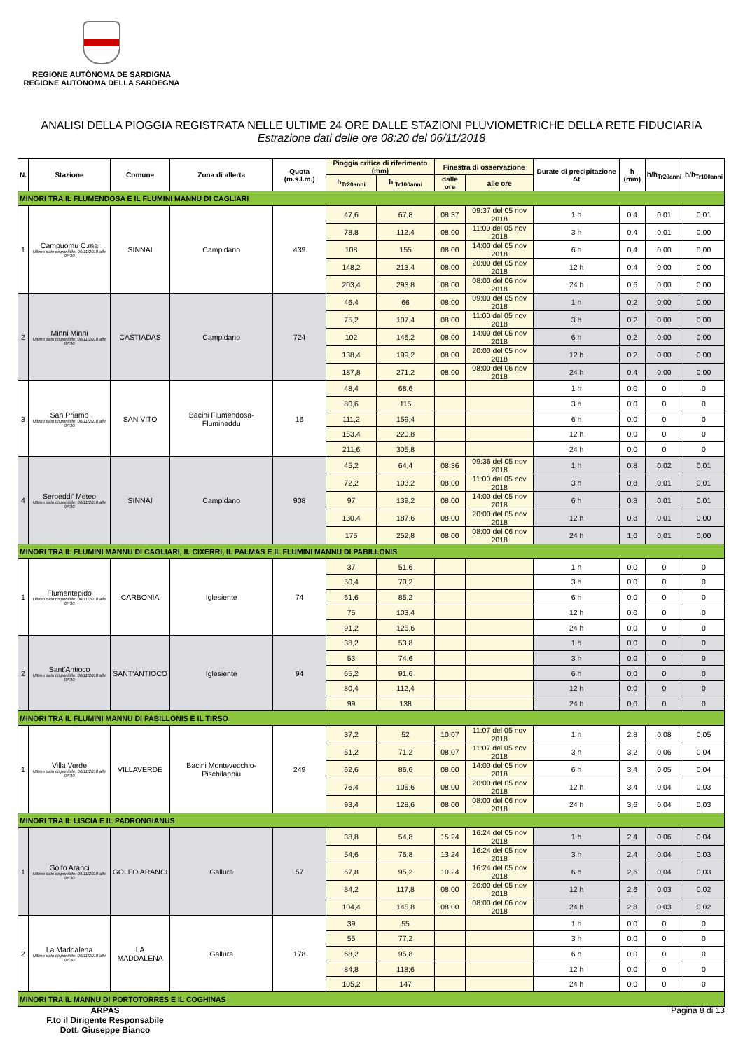REGIONE AUTÒNOMA DE SARDIGNA
REGIONE AUTONOMA DELLA SARDEGNA
ANALISI DELLA PIOGGIA REGISTRATA NELLE ULTIME 24 ORE DALLE STAZIONI PLUVIOMETRICHE DELLA RETE FIDUCIARIA
Estrazione dati delle ore 08:20 del 06/11/2018
| N. | Stazione | Comune | Zona di allerta | Quota (m.s.l.m.) | Pioggia critica di riferimento (mm) | | Finestra di osservazione | | Durate di precipitazione Δt | h (mm) | h/h<sub>Tr20anni</sub> | h/h<sub>Tr100anni</sub> |
| --- | --- | --- | --- | --- | --- | --- | --- | --- | --- | --- | --- | --- |
| | | | | | h<sub>Tr20anni</sub> | h <sub>Tr100anni</sub> | dalle ore | alle ore | | | | |
| MINORI TRA IL FLUMENDOSA E IL FLUMINI MANNU DI CAGLIARI | | | | | | | | | | | | |
| 1 | Campuomu C.ma Ultimo dato disponibile: 06/11/2018 alle 07:30 | SINNAI | Campidano | 439 | 47,6 | 67,8 | 08:37 | 09:37 del 05 nov 2018 | 1 h | 0,4 | 0,01 | 0,01 |
| | | | | | 78,8 | 112,4 | 08:00 | 11:00 del 05 nov 2018 | 3 h | 0,4 | 0,01 | 0,00 |
| | | | | | 108 | 155 | 08:00 | 14:00 del 05 nov 2018 | 6 h | 0,4 | 0,00 | 0,00 |
| | | | | | 148,2 | 213,4 | 08:00 | 20:00 del 05 nov 2018 | 12 h | 0,4 | 0,00 | 0,00 |
| | | | | | 203,4 | 293,8 | 08:00 | 08:00 del 06 nov 2018 | 24 h | 0,6 | 0,00 | 0,00 |
| 2 | Minni Minni Ultimo dato disponibile: 06/11/2018 alle 07:30 | CASTIADAS | Campidano | 724 | 46,4 | 66 | 08:00 | 09:00 del 05 nov 2018 | 1 h | 0,2 | 0,00 | 0,00 |
| | | | | | 75,2 | 107,4 | 08:00 | 11:00 del 05 nov 2018 | 3 h | 0,2 | 0,00 | 0,00 |
| | | | | | 102 | 146,2 | 08:00 | 14:00 del 05 nov 2018 | 6 h | 0,2 | 0,00 | 0,00 |
| | | | | | 138,4 | 199,2 | 08:00 | 20:00 del 05 nov 2018 | 12 h | 0,2 | 0,00 | 0,00 |
| | | | | | 187,8 | 271,2 | 08:00 | 08:00 del 06 nov 2018 | 24 h | 0,4 | 0,00 | 0,00 |
| 3 | San Priamo Ultimo dato disponibile: 06/11/2018 alle 07:30 | SAN VITO | Bacini Flumendosa-Flumineddu | 16 | 48,4 | 68,6 | | | 1 h | 0,0 | 0 | 0 |
| | | | | | 80,6 | 115 | | | 3 h | 0,0 | 0 | 0 |
| | | | | | 111,2 | 159,4 | | | 6 h | 0,0 | 0 | 0 |
| | | | | | 153,4 | 220,8 | | | 12 h | 0,0 | 0 | 0 |
| | | | | | 211,6 | 305,8 | | | 24 h | 0,0 | 0 | 0 |
| 4 | Serpeddi' Meteo Ultimo dato disponibile: 06/11/2018 alle 07:30 | SINNAI | Campidano | 908 | 45,2 | 64,4 | 08:36 | 09:36 del 05 nov 2018 | 1 h | 0,8 | 0,02 | 0,01 |
| | | | | | 72,2 | 103,2 | 08:00 | 11:00 del 05 nov 2018 | 3 h | 0,8 | 0,01 | 0,01 |
| | | | | | 97 | 139,2 | 08:00 | 14:00 del 05 nov 2018 | 6 h | 0,8 | 0,01 | 0,01 |
| | | | | | 130,4 | 187,6 | 08:00 | 20:00 del 05 nov 2018 | 12 h | 0,8 | 0,01 | 0,00 |
| | | | | | 175 | 252,8 | 08:00 | 08:00 del 06 nov 2018 | 24 h | 1,0 | 0,01 | 0,00 |
| MINORI TRA IL FLUMINI MANNU DI CAGLIARI, IL CIXERRI, IL PALMAS E IL FLUMINI MANNU DI PABILLONIS | | | | | | | | | | | | |
| 1 | Flumentepido Ultimo dato disponibile: 06/11/2018 alle 07:30 | CARBONIA | Iglesiente | 74 | 37 | 51,6 | | | 1 h | 0,0 | 0 | 0 |
| | | | | | 50,4 | 70,2 | | | 3 h | 0,0 | 0 | 0 |
| | | | | | 61,6 | 85,2 | | | 6 h | 0,0 | 0 | 0 |
| | | | | | 75 | 103,4 | | | 12 h | 0,0 | 0 | 0 |
| | | | | | 91,2 | 125,6 | | | 24 h | 0,0 | 0 | 0 |
| 2 | Sant'Antioco Ultimo dato disponibile: 06/11/2018 alle 07:30 | SANT'ANTIOCO | Iglesiente | 94 | 38,2 | 53,8 | | | 1 h | 0,0 | 0 | 0 |
| | | | | | 53 | 74,6 | | | 3 h | 0,0 | 0 | 0 |
| | | | | | 65,2 | 91,6 | | | 6 h | 0,0 | 0 | 0 |
| | | | | | 80,4 | 112,4 | | | 12 h | 0,0 | 0 | 0 |
| | | | | | 99 | 138 | | | 24 h | 0,0 | 0 | 0 |
| MINORI TRA IL FLUMINI MANNU DI PABILLONIS E IL TIRSO | | | | | | | | | | | | |
| 1 | Villa Verde Ultimo dato disponibile: 06/11/2018 alle 07:30 | VILLAVERDE | Bacini Montevecchio-Pischilappiu | 249 | 37,2 | 52 | 10:07 | 11:07 del 05 nov 2018 | 1 h | 2,8 | 0,08 | 0,05 |
| | | | | | 51,2 | 71,2 | 08:07 | 11:07 del 05 nov 2018 | 3 h | 3,2 | 0,06 | 0,04 |
| | | | | | 62,6 | 86,6 | 08:00 | 14:00 del 05 nov 2018 | 6 h | 3,4 | 0,05 | 0,04 |
| | | | | | 76,4 | 105,6 | 08:00 | 20:00 del 05 nov 2018 | 12 h | 3,4 | 0,04 | 0,03 |
| | | | | | 93,4 | 128,6 | 08:00 | 08:00 del 06 nov 2018 | 24 h | 3,6 | 0,04 | 0,03 |
| MINORI TRA IL LISCIA E IL PADRONGIANUS | | | | | | | | | | | | |
| 1 | Golfo Aranci Ultimo dato disponibile: 06/11/2018 alle 07:30 | GOLFO ARANCI | Gallura | 57 | 38,8 | 54,8 | 15:24 | 16:24 del 05 nov 2018 | 1 h | 2,4 | 0,06 | 0,04 |
| | | | | | 54,6 | 76,8 | 13:24 | 16:24 del 05 nov 2018 | 3 h | 2,4 | 0,04 | 0,03 |
| | | | | | 67,8 | 95,2 | 10:24 | 16:24 del 05 nov 2018 | 6 h | 2,6 | 0,04 | 0,03 |
| | | | | | 84,2 | 117,8 | 08:00 | 20:00 del 05 nov 2018 | 12 h | 2,6 | 0,03 | 0,02 |
| | | | | | 104,4 | 145,8 | 08:00 | 08:00 del 06 nov 2018 | 24 h | 2,8 | 0,03 | 0,02 |
| 2 | La Maddalena Ultimo dato disponibile: 06/11/2018 alle 07:30 | LA MADDALENA | Gallura | 178 | 39 | 55 | | | 1 h | 0,0 | 0 | 0 |
| | | | | | 55 | 77,2 | | | 3 h | 0,0 | 0 | 0 |
| | | | | | 68,2 | 95,8 | | | 6 h | 0,0 | 0 | 0 |
| | | | | | 84,8 | 118,6 | | | 12 h | 0,0 | 0 | 0 |
| | | | | | 105,2 | 147 | | | 24 h | 0,0 | 0 | 0 |
| MINORI TRA IL MANNU DI PORTOTORRES E IL COGHINAS | | | | | | | | | | | | |
ARPAS
F.to il Dirigente Responsabile
Dott. Giuseppe Bianco
Pagina 8 di 13